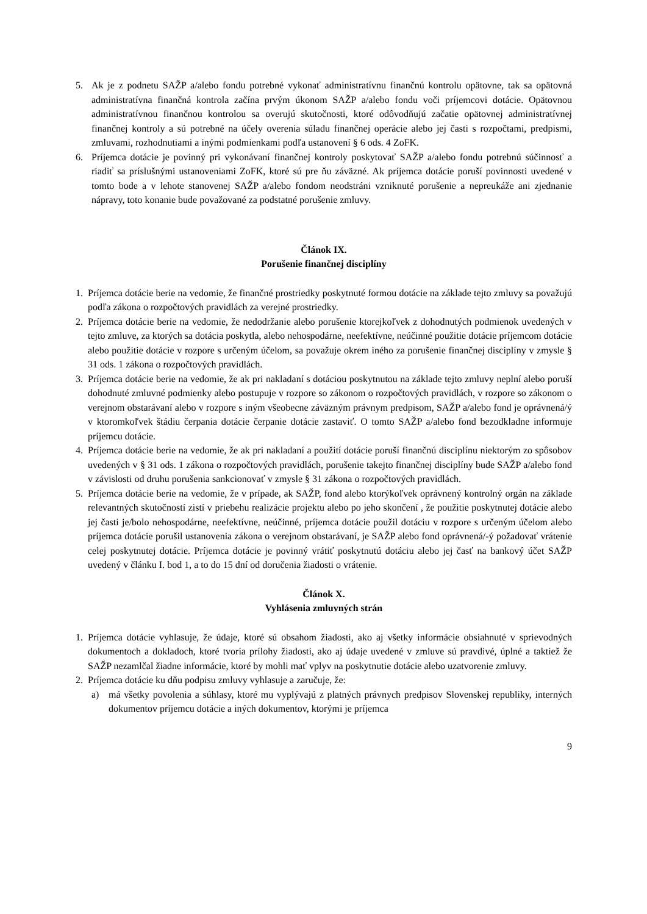5. Ak je z podnetu SAŽP a/alebo fondu potrebné vykonať administratívnu finančnú kontrolu opätovne, tak sa opätovná administratívna finančná kontrola začína prvým úkonom SAŽP a/alebo fondu voči príjemcovi dotácie. Opätovnou administratívnou finančnou kontrolou sa overujú skutočnosti, ktoré odôvodňujú začatie opätovnej administratívnej finančnej kontroly a sú potrebné na účely overenia súladu finančnej operácie alebo jej časti s rozpočtami, predpismi, zmluvami, rozhodnutiami a inými podmienkami podľa ustanovení § 6 ods. 4 ZoFK.
6. Príjemca dotácie je povinný pri vykonávaní finančnej kontroly poskytovať SAŽP a/alebo fondu potrebnú súčinnosť a riadiť sa príslušnými ustanoveniami ZoFK, ktoré sú pre ňu záväzné. Ak príjemca dotácie poruší povinnosti uvedené v tomto bode a v lehote stanovenej SAŽP a/alebo fondom neodstráni vzniknuté porušenie a nepreukáže ani zjednanie nápravy, toto konanie bude považované za podstatné porušenie zmluvy.
Článok IX.
Porušenie finančnej disciplíny
1. Príjemca dotácie berie na vedomie, že finančné prostriedky poskytnuté formou dotácie na základe tejto zmluvy sa považujú podľa zákona o rozpočtových pravidlách za verejné prostriedky.
2. Príjemca dotácie berie na vedomie, že nedodržanie alebo porušenie ktorejkoľvek z dohodnutých podmienok uvedených v tejto zmluve, za ktorých sa dotácia poskytla, alebo nehospodárne, neefektívne, neúčinné použitie dotácie príjemcom dotácie alebo použitie dotácie v rozpore s určeným účelom, sa považuje okrem iného za porušenie finančnej disciplíny v zmysle § 31 ods. 1 zákona o rozpočtových pravidlách.
3. Príjemca dotácie berie na vedomie, že ak pri nakladaní s dotáciou poskytnutou na základe tejto zmluvy neplní alebo poruší dohodnuté zmluvné podmienky alebo postupuje v rozpore so zákonom o rozpočtových pravidlách, v rozpore so zákonom o verejnom obstarávaní alebo v rozpore s iným všeobecne záväzným právnym predpisom, SAŽP a/alebo fond je oprávnená/ý v ktoromkoľvek štádiu čerpania dotácie čerpanie dotácie zastaviť. O tomto SAŽP a/alebo fond bezodkladne informuje príjemcu dotácie.
4. Príjemca dotácie berie na vedomie, že ak pri nakladaní a použití dotácie poruší finančnú disciplínu niektorým zo spôsobov uvedených v § 31 ods. 1 zákona o rozpočtových pravidlách, porušenie takejto finančnej disciplíny bude SAŽP a/alebo fond v závislosti od druhu porušenia sankcionovať v zmysle § 31 zákona o rozpočtových pravidlách.
5. Príjemca dotácie berie na vedomie, že v prípade, ak SAŽP, fond alebo ktorýkoľvek oprávnený kontrolný orgán na základe relevantných skutočností zistí v priebehu realizácie projektu alebo po jeho skončení , že použitie poskytnutej dotácie alebo jej časti je/bolo nehospodárne, neefektívne, neúčinné, príjemca dotácie použil dotáciu v rozpore s určeným účelom alebo príjemca dotácie porušil ustanovenia zákona o verejnom obstarávaní, je SAŽP alebo fond oprávnená/-ý požadovať vrátenie celej poskytnutej dotácie. Príjemca dotácie je povinný vrátiť poskytnutú dotáciu alebo jej časť na bankový účet SAŽP uvedený v článku I. bod 1, a to do 15 dní od doručenia žiadosti o vrátenie.
Článok X.
Vyhlásenia zmluvných strán
1. Príjemca dotácie vyhlasuje, že údaje, ktoré sú obsahom žiadosti, ako aj všetky informácie obsiahnuté v sprievodných dokumentoch a dokladoch, ktoré tvoria prílohy žiadosti, ako aj údaje uvedené v zmluve sú pravdivé, úplné a taktiež že SAŽP nezamlčal žiadne informácie, ktoré by mohli mať vplyv na poskytnutie dotácie alebo uzatvorenie zmluvy.
2. Príjemca dotácie ku dňu podpisu zmluvy vyhlasuje a zaručuje, že:
a) má všetky povolenia a súhlasy, ktoré mu vyplývajú z platných právnych predpisov Slovenskej republiky, interných dokumentov príjemcu dotácie a iných dokumentov, ktorými je príjemca
9